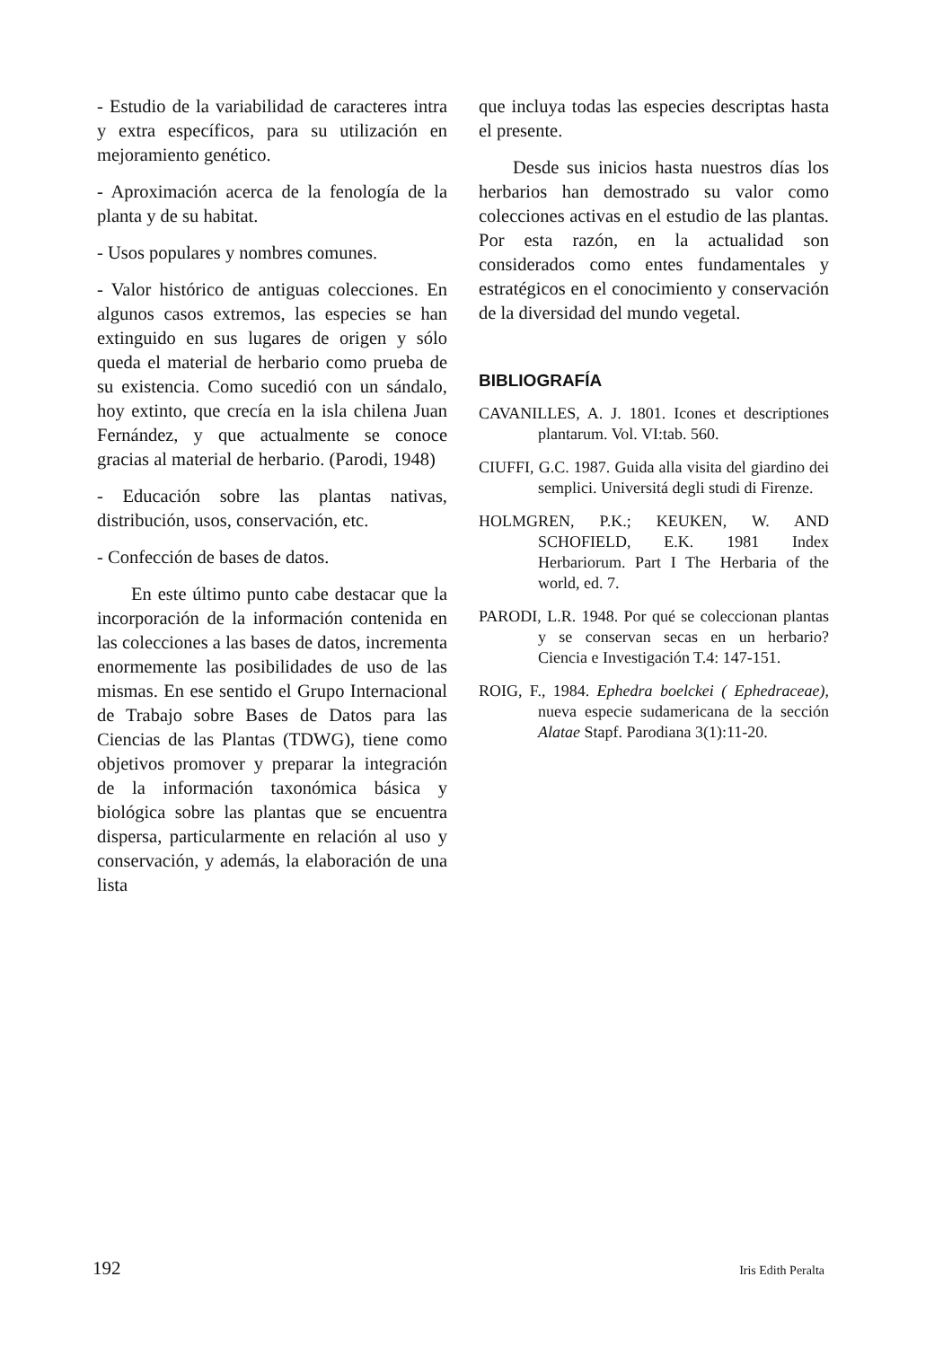- Estudio de la variabilidad de caracteres intra y extra específicos, para su utilización en mejoramiento genético.
- Aproximación acerca de la fenología de la planta y de su habitat.
- Usos populares y nombres comunes.
- Valor histórico de antiguas colecciones. En algunos casos extremos, las especies se han extinguido en sus lugares de origen y sólo queda el material de herbario como prueba de su existencia. Como sucedió con un sándalo, hoy extinto, que crecía en la isla chilena Juan Fernández, y que actualmente se conoce gracias al material de herbario. (Parodi, 1948)
- Educación sobre las plantas nativas, distribución, usos, conservación, etc.
- Confección de bases de datos.
En este último punto cabe destacar que la incorporación de la información contenida en las colecciones a las bases de datos, incrementa enormemente las posibilidades de uso de las mismas. En ese sentido el Grupo Internacional de Trabajo sobre Bases de Datos para las Ciencias de las Plantas (TDWG), tiene como objetivos promover y preparar la integración de la información taxonómica básica y biológica sobre las plantas que se encuentra dispersa, particularmente en relación al uso y conservación, y además, la elaboración de una lista
que incluya todas las especies descriptas hasta el presente.
Desde sus inicios hasta nuestros días los herbarios han demostrado su valor como colecciones activas en el estudio de las plantas. Por esta razón, en la actualidad son considerados como entes fundamentales y estratégicos en el conocimiento y conservación de la diversidad del mundo vegetal.
BIBLIOGRAFÍA
CAVANILLES, A. J. 1801. Icones et descriptiones plantarum. Vol. VI:tab. 560.
CIUFFI, G.C. 1987. Guida alla visita del giardino dei semplici. Universitá degli studi di Firenze.
HOLMGREN, P.K.; KEUKEN, W. AND SCHOFIELD, E.K. 1981 Index Herbariorum. Part I The Herbaria of the world, ed. 7.
PARODI, L.R. 1948. Por qué se coleccionan plantas y se conservan secas en un herbario? Ciencia e Investigación T.4: 147-151.
ROIG, F., 1984. Ephedra boelckei ( Ephedraceae), nueva especie sudamericana de la sección Alatae Stapf. Parodiana 3(1):11-20.
192 Iris Edith Peralta